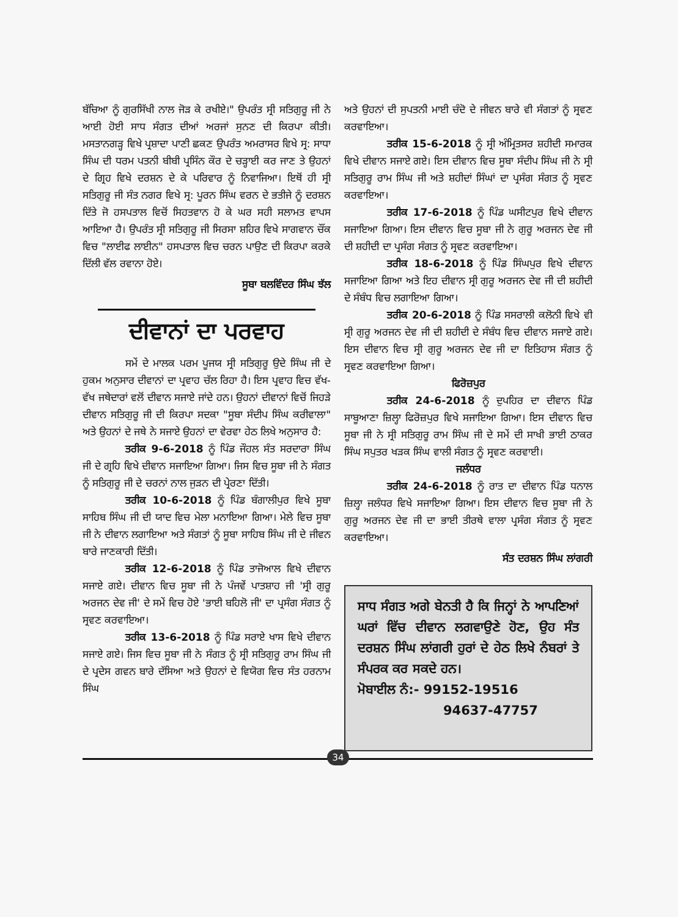ਬੱਚਿਆ ਨੂੰ ਗੁਰਸਿੱਖੀ ਨਾਲ ਜੋੜ ਕੇ ਰਖੀਏ।" ਉਪਰੰਤ ਸ੍ਰੀ ਸਤਿਗੁਰੂ ਜੀ ਨੇ ਆਈ ਹੋਈ ਸਾਧ ਸੰਗਤ ਦੀਆਂ ਅਰਜਾਂ ਸੁਨਣ ਦੀ ਕਿਰਪਾ ਕੀਤੀ। ਮਸਤਾਨਗੜ੍ਹ ਵਿਖੇ ਪ੍ਰਸ਼ਾਦਾ ਪਾਣੀ ਛਕਣ ਉਪਰੰਤ ਅਮਰਾਸਰ ਵਿਖੇ ਸ੍ਰ: ਸਾਧਾ ਸਿੰਘ ਦੀ ਧਰਮ ਪਤਨੀ ਬੀਬੀ ਪ੍ਰਸਿੰਨ ਕੌਰ ਦੇ ਚੜ੍ਹਾਈ ਕਰ ਜਾਣ ਤੇ ਉਹਨਾਂ ਦੇ ਗ੍ਰਿਹ ਵਿਖੇ ਦਰਸ਼ਨ ਦੇ ਕੇ ਪਰਿਵਾਰ ਨੂੰ ਨਿਵਾਜਿਆ। ਇਥੋਂ ਹੀ ਸ੍ਰੀ ਸਤਿਗੁਰੂ ਜੀ ਸੰਤ ਨਗਰ ਵਿਖੇ ਸ੍ਰ: ਪੂਰਨ ਸਿੰਘ ਵਰਨ ਦੇ ਭਤੀਜੇ ਨੂੰ ਦਰਸ਼ਨ ਦਿੱਤੇ ਜੋ ਹਸਪਤਾਲ ਵਿਚੋਂ ਸਿਹਤਵਾਨ ਹੋ ਕੇ ਘਰ ਸਹੀ ਸਲਾਮਤ ਵਾਪਸ ਆਇਆ ਹੈ। ਉਪਰੰਤ ਸ੍ਰੀ ਸਤਿਗੁਰੂ ਜੀ ਸਿਰਸਾ ਸ਼ਹਿਰ ਵਿਖੇ ਸਾਗਵਾਨ ਚੌਂਕ ਵਿਚ "ਲਾਈਫ ਲਾਈਨ" ਹਸਪਤਾਲ ਵਿਚ ਚਰਨ ਪਾਉਣ ਦੀ ਕਿਰਪਾ ਕਰਕੇ ਦਿੱਲੀ ਵੱਲ ਰਵਾਨਾ ਹੋਏ।
ਸੂਬਾ ਬਲਵਿੰਦਰ ਸਿੰਘ ਝੱਲ
ਦੀਵਾਨਾਂ ਦਾ ਪਰਵਾਹ
ਸਮੇਂ ਦੇ ਮਾਲਕ ਪਰਮ ਪੂਜਯ ਸ੍ਰੀ ਸਤਿਗੁਰੂ ਉਦੇ ਸਿੰਘ ਜੀ ਦੇ ਹੁਕਮ ਅਨੁਸਾਰ ਦੀਵਾਨਾਂ ਦਾ ਪ੍ਰਵਾਹ ਚੱਲ ਰਿਹਾ ਹੈ। ਇਸ ਪ੍ਰਵਾਹ ਵਿਚ ਵੱਖ-ਵੱਖ ਜਥੇਦਾਰਾਂ ਵਲੋਂ ਦੀਵਾਨ ਸਜਾਏ ਜਾਂਦੇ ਹਨ। ਉਹਨਾਂ ਦੀਵਾਨਾਂ ਵਿਚੋਂ ਜਿਹੜੇ ਦੀਵਾਨ ਸਤਿਗੁਰੂ ਜੀ ਦੀ ਕਿਰਪਾ ਸਦਕਾ "ਸੂਬਾ ਸੰਦੀਪ ਸਿੰਘ ਕਰੀਵਾਲਾ" ਅਤੇ ਉਹਨਾਂ ਦੇ ਜਥੇ ਨੇ ਸਜਾਏ ਉਹਨਾਂ ਦਾ ਵੇਰਵਾ ਹੇਠ ਲਿਖੇ ਅਨੁਸਾਰ ਹੈ:
ਤਰੀਕ 9-6-2018 ਨੂੰ ਪਿੰਡ ਜੌਹਲ ਸੰਤ ਸਰਦਾਰਾ ਸਿੰਘ ਜੀ ਦੇ ਗ੍ਰਹਿ ਵਿਖੇ ਦੀਵਾਨ ਸਜਾਇਆ ਗਿਆ। ਜਿਸ ਵਿਚ ਸੂਬਾ ਜੀ ਨੇ ਸੰਗਤ ਨੂੰ ਸਤਿਗੁਰੂ ਜੀ ਦੇ ਚਰਨਾਂ ਨਾਲ ਜੁੜਨ ਦੀ ਪ੍ਰੇਰਣਾ ਦਿੱਤੀ।
ਤਰੀਕ 10-6-2018 ਨੂੰ ਪਿੰਡ ਬੰਗਾਲੀਪੁਰ ਵਿਖੇ ਸੂਬਾ ਸਾਹਿਬ ਸਿੰਘ ਜੀ ਦੀ ਯਾਦ ਵਿਚ ਮੇਲਾ ਮਨਾਇਆ ਗਿਆ। ਮੇਲੇ ਵਿਚ ਸੂਬਾ ਜੀ ਨੇ ਦੀਵਾਨ ਲਗਾਇਆ ਅਤੇ ਸੰਗਤਾਂ ਨੂੰ ਸੂਬਾ ਸਾਹਿਬ ਸਿੰਘ ਜੀ ਦੇ ਜੀਵਨ ਬਾਰੇ ਜਾਣਕਾਰੀ ਦਿੱਤੀ।
ਤਰੀਕ 12-6-2018 ਨੂੰ ਪਿੰਡ ਤਾਜੋਆਲ ਵਿਖੇ ਦੀਵਾਨ ਸਜਾਏ ਗਏ। ਦੀਵਾਨ ਵਿਚ ਸੂਬਾ ਜੀ ਨੇ ਪੰਜਵੇਂ ਪਾਤਸ਼ਾਹ ਜੀ 'ਸ੍ਰੀ ਗੁਰੂ ਅਰਜਨ ਦੇਵ ਜੀ' ਦੇ ਸਮੇਂ ਵਿਚ ਹੋਏ 'ਭਾਈ ਬਹਿਲੋ ਜੀ' ਦਾ ਪ੍ਰਸੰਗ ਸੰਗਤ ਨੂੰ ਸ੍ਰਵਣ ਕਰਵਾਇਆ।
ਤਰੀਕ 13-6-2018 ਨੂੰ ਪਿੰਡ ਸਰਾਏ ਖਾਸ ਵਿਖੇ ਦੀਵਾਨ ਸਜਾਏ ਗਏ। ਜਿਸ ਵਿਚ ਸੂਬਾ ਜੀ ਨੇ ਸੰਗਤ ਨੂੰ ਸ੍ਰੀ ਸਤਿਗੁਰੂ ਰਾਮ ਸਿੰਘ ਜੀ ਦੇ ਪ੍ਰਦੇਸ ਗਵਨ ਬਾਰੇ ਦੱਸਿਆ ਅਤੇ ਉਹਨਾਂ ਦੇ ਵਿਯੋਗ ਵਿਚ ਸੰਤ ਹਰਨਾਮ ਸਿੰਘ
ਅਤੇ ਉਹਨਾਂ ਦੀ ਸੁਪਤਨੀ ਮਾਈ ਚੰਦੋ ਦੇ ਜੀਵਨ ਬਾਰੇ ਵੀ ਸੰਗਤਾਂ ਨੂੰ ਸ੍ਰਵਣ ਕਰਵਾਇਆ।
ਤਰੀਕ 15-6-2018 ਨੂੰ ਸ੍ਰੀ ਅੰਮ੍ਰਿਤਸਰ ਸ਼ਹੀਦੀ ਸਮਾਰਕ ਵਿਖੇ ਦੀਵਾਨ ਸਜਾਏ ਗਏ। ਇਸ ਦੀਵਾਨ ਵਿਚ ਸੂਬਾ ਸੰਦੀਪ ਸਿੰਘ ਜੀ ਨੇ ਸ੍ਰੀ ਸਤਿਗੁਰੂ ਰਾਮ ਸਿੰਘ ਜੀ ਅਤੇ ਸ਼ਹੀਦਾਂ ਸਿੰਘਾਂ ਦਾ ਪ੍ਰਸੰਗ ਸੰਗਤ ਨੂੰ ਸ੍ਰਵਣ ਕਰਵਾਇਆ।
ਤਰੀਕ 17-6-2018 ਨੂੰ ਪਿੰਡ ਘਸੀਟਪੁਰ ਵਿਖੇ ਦੀਵਾਨ ਸਜਾਇਆ ਗਿਆ। ਇਸ ਦੀਵਾਨ ਵਿਚ ਸੂਬਾ ਜੀ ਨੇ ਗੁਰੂ ਅਰਜਨ ਦੇਵ ਜੀ ਦੀ ਸ਼ਹੀਦੀ ਦਾ ਪ੍ਰਸੰਗ ਸੰਗਤ ਨੂੰ ਸ੍ਰਵਣ ਕਰਵਾਇਆ।
ਤਰੀਕ 18-6-2018 ਨੂੰ ਪਿੰਡ ਸਿੰਘਪੁਰ ਵਿਖੇ ਦੀਵਾਨ ਸਜਾਇਆ ਗਿਆ ਅਤੇ ਇਹ ਦੀਵਾਨ ਸ੍ਰੀ ਗੁਰੂ ਅਰਜਨ ਦੇਵ ਜੀ ਦੀ ਸ਼ਹੀਦੀ ਦੇ ਸੰਬੰਧ ਵਿਚ ਲਗਾਇਆ ਗਿਆ।
ਤਰੀਕ 20-6-2018 ਨੂੰ ਪਿੰਡ ਸਸਰਾਲੀ ਕਲੋਨੀ ਵਿਖੇ ਵੀ ਸ੍ਰੀ ਗੁਰੂ ਅਰਜਨ ਦੇਵ ਜੀ ਦੀ ਸ਼ਹੀਦੀ ਦੇ ਸੰਬੰਧ ਵਿਚ ਦੀਵਾਨ ਸਜਾਏ ਗਏ। ਇਸ ਦੀਵਾਨ ਵਿਚ ਸ੍ਰੀ ਗੁਰੂ ਅਰਜਨ ਦੇਵ ਜੀ ਦਾ ਇਤਿਹਾਸ ਸੰਗਤ ਨੂੰ ਸ੍ਰਵਣ ਕਰਵਾਇਆ ਗਿਆ।
ਫਿਰੋਜ਼ਪੁਰ
ਤਰੀਕ 24-6-2018 ਨੂੰ ਦੁਪਹਿਰ ਦਾ ਦੀਵਾਨ ਪਿੰਡ ਸਾਬੂਆਣਾ ਜ਼ਿਲ੍ਹਾ ਫਿਰੋਜ਼ਪੁਰ ਵਿਖੇ ਸਜਾਇਆ ਗਿਆ। ਇਸ ਦੀਵਾਨ ਵਿਚ ਸੂਬਾ ਜੀ ਨੇ ਸ੍ਰੀ ਸਤਿਗੁਰੂ ਰਾਮ ਸਿੰਘ ਜੀ ਦੇ ਸਮੇਂ ਦੀ ਸਾਖੀ ਭਾਈ ਠਾਕਰ ਸਿੰਘ ਸਪੁਤਰ ਖੜਕ ਸਿੰਘ ਵਾਲੀ ਸੰਗਤ ਨੂੰ ਸ੍ਰਵਣ ਕਰਵਾਈ।
ਜਲੰਧਰ
ਤਰੀਕ 24-6-2018 ਨੂੰ ਰਾਤ ਦਾ ਦੀਵਾਨ ਪਿੰਡ ਧਨਾਲ ਜ਼ਿਲ੍ਹਾ ਜਲੰਧਰ ਵਿਖੇ ਸਜਾਇਆ ਗਿਆ। ਇਸ ਦੀਵਾਨ ਵਿਚ ਸੂਬਾ ਜੀ ਨੇ ਗੁਰੂ ਅਰਜਨ ਦੇਵ ਜੀ ਦਾ ਭਾਈ ਤੀਰਥੇ ਵਾਲਾ ਪ੍ਰਸੰਗ ਸੰਗਤ ਨੂੰ ਸ੍ਰਵਣ ਕਰਵਾਇਆ।
ਸੰਤ ਦਰਸ਼ਨ ਸਿੰਘ ਲਾਂਗਰੀ
ਸਾਧ ਸੰਗਤ ਅਗੇ ਬੇਨਤੀ ਹੈ ਕਿ ਜਿਨ੍ਹਾਂ ਨੇ ਆਪਣਿਆਂ ਘਰਾਂ ਵਿੱਚ ਦੀਵਾਨ ਲਗਵਾਉਣੇ ਹੋਣ, ਉਹ ਸੰਤ ਦਰਸ਼ਨ ਸਿੰਘ ਲਾਂਗਰੀ ਹੁਰਾਂ ਦੇ ਹੇਠ ਲਿਖੇ ਨੰਬਰਾਂ ਤੇ ਸੰਪਰਕ ਕਰ ਸਕਦੇ ਹਨ।
ਮੋਬਾਈਲ ਨੰ:- 99152-19516
94637-47757
34